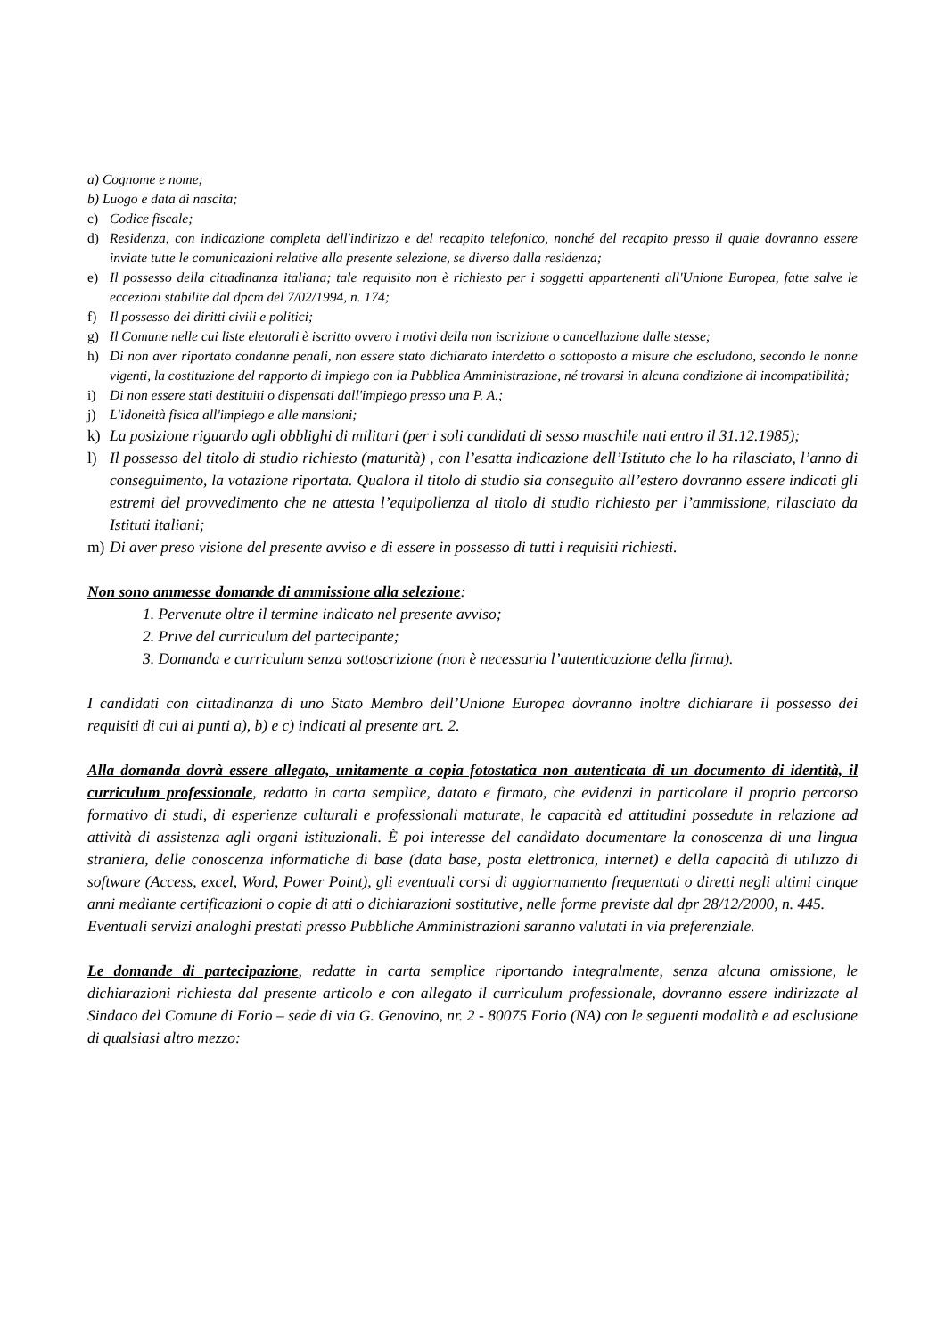a) Cognome e nome;
b) Luogo e data di nascita;
c) Codice fiscale;
d) Residenza, con indicazione completa dell'indirizzo e del recapito telefonico, nonché del recapito presso il quale dovranno essere inviate tutte le comunicazioni relative alla presente selezione, se diverso dalla residenza;
e) Il possesso della cittadinanza italiana; tale requisito non è richiesto per i soggetti appartenenti all'Unione Europea, fatte salve le eccezioni stabilite dal dpcm del 7/02/1994, n. 174;
f) Il possesso dei diritti civili e politici;
g) Il Comune nelle cui liste elettorali è iscritto ovvero i motivi della non iscrizione o cancellazione dalle stesse;
h) Di non aver riportato condanne penali, non essere stato dichiarato interdetto o sottoposto a misure che escludono, secondo le nonne vigenti, la costituzione del rapporto di impiego con la Pubblica Amministrazione, né trovarsi in alcuna condizione di incompatibilità;
i) Di non essere stati destituiti o dispensati dall'impiego presso una P. A.;
j) L'idoneità fisica all'impiego e alle mansioni;
k) La posizione riguardo agli obblighi di militari (per i soli candidati di sesso maschile nati entro il 31.12.1985);
l) Il possesso del titolo di studio richiesto (maturità) , con l’esatta indicazione dell’Istituto che lo ha rilasciato, l’anno di conseguimento, la votazione riportata. Qualora il titolo di studio sia conseguito all’estero dovranno essere indicati gli estremi del provvedimento che ne attesta l’equipollenza al titolo di studio richiesto per l’ammissione, rilasciato da Istituti italiani;
m) Di aver preso visione del presente avviso e di essere in possesso di tutti i requisiti richiesti.
Non sono ammesse domande di ammissione alla selezione:
1. Pervenute oltre il termine indicato nel presente avviso;
2. Prive del curriculum del partecipante;
3. Domanda e curriculum senza sottoscrizione (non è necessaria l’autenticazione della firma).
I candidati con cittadinanza di uno Stato Membro dell’Unione Europea dovranno inoltre dichiarare il possesso dei requisiti di cui ai punti a), b) e c) indicati al presente art. 2.
Alla domanda dovrà essere allegato, unitamente a copia fotostatica non autenticata di un documento di identità, il curriculum professionale, redatto in carta semplice, datato e firmato, che evidenzi in particolare il proprio percorso formativo di studi, di esperienze culturali e professionali maturate, le capacità ed attitudini possedute in relazione ad attività di assistenza agli organi istituzionali. È poi interesse del candidato documentare la conoscenza di una lingua straniera, delle conoscenza informatiche di base (data base, posta elettronica, internet) e della capacità di utilizzo di software (Access, excel, Word, Power Point), gli eventuali corsi di aggiornamento frequentati o diretti negli ultimi cinque anni mediante certificazioni o copie di atti o dichiarazioni sostitutive, nelle forme previste dal dpr 28/12/2000, n. 445.
Eventuali servizi analoghi prestati presso Pubbliche Amministrazioni saranno valutati in via preferenziale.
Le domande di partecipazione, redatte in carta semplice riportando integralmente, senza alcuna omissione, le dichiarazioni richiesta dal presente articolo e con allegato il curriculum professionale, dovranno essere indirizzate al Sindaco del Comune di Forio – sede di via G. Genovino, nr. 2 - 80075 Forio (NA) con le seguenti modalità e ad esclusione di qualsiasi altro mezzo: